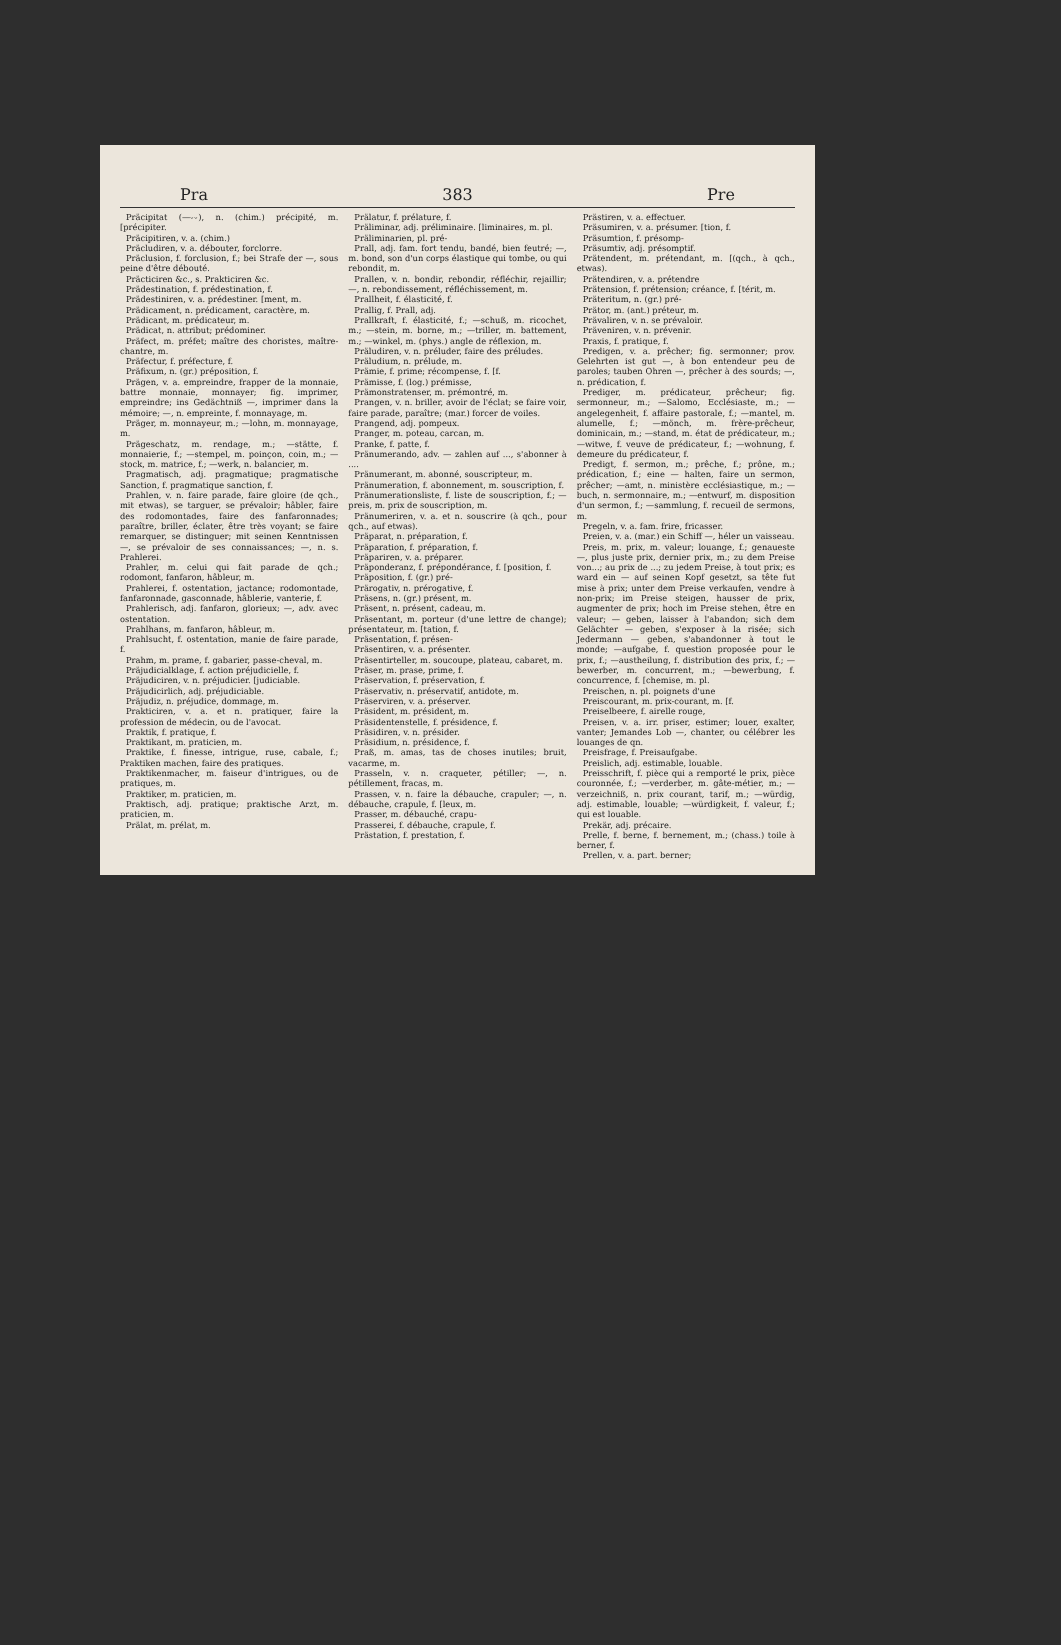Pra 383 Pre
Präcipitat (—⏑⏑), n. (chim.) précipité, m. [précipiter.
Präcipitiren, v. a. (chim.)
Präcludiren, v. a. débouter, forclorre.
Präclusion, f. forclusion, f.; bei Strafe der —, sous peine d'être débouté.
Präcticiren &c., s. Prakticiren &c.
Prädestination, f. prédestination, f.
Prädestiniren, v. a. prédestiner. [ment, m.
Prädicament, n. prédicament, caractère, m.
Prädicant, m. prédicateur, m.
Prädicat, n. attribut; prédominer.
Präfect, m. préfet; maître des choristes, maître-chantre, m.
Präfectur, f. préfecture, f.
Präfixum, n. (gr.) préposition, f.
Prägen, v. a. empreindre, frapper de la monnaie, battre monnaie, monnayer; fig. imprimer, empreindre; ins Gedächtniß —, imprimer dans la mémoire; —, n. empreinte, f. monnayage, m.
Präger, m. monnayeur, m.; —lohn, m. monnayage, m.
Prägeschatz, m. rendage, m.; —stätte, f. monnaierie, f.; —stempel, m. poinçon, coin, m.; —stock, m. matrice, f.; —werk, n. balancier, m.
Pragmatisch, adj. pragmatique; pragmatische Sanction, f. pragmatique sanction, f.
Prahlen, v. n. faire parade, faire gloire (de qch., mit etwas), se targuer, se prévaloir; hâbler, faire des rodomontades, faire des fanfaronnades; paraître, briller, éclater, être très voyant; se faire remarquer, se distinguer; mit seinen Kenntnissen —, se prévaloir de ses connaissances; —, n. s. Prahlerei.
Prahler, m. celui qui fait parade de qch.; rodomont, fanfaron, hâbleur, m.
Prahlerei, f. ostentation, jactance; rodomontade, fanfaronnade, gasconnade, hâblerie, vanterie, f.
Prahlerisch, adj. fanfaron, glorieux; —, adv. avec ostentation.
Prahlhans, m. fanfaron, hâbleur, m.
Prahlsucht, f. ostentation, manie de faire parade, f.
Prahm, m. prame, f. gabarier, passe-cheval, m.
Präjudicialklage, f. action préjudicielle, f.
Präjudiciren, v. n. préjudicier. [judiciable.
Präjudicirlich, adj. préjudiciable.
Präjudiz, n. préjudice, dommage, m.
Prakticiren, v. a. et n. pratiquer, faire la profession de médecin, ou de l'avocat.
Praktik, f. pratique, f.
Praktikant, m. praticien, m.
Praktike, f. finesse, intrigue, ruse, cabale, f.; Praktiken machen, faire des pratiques.
Praktikenmacher, m. faiseur d'intrigues, ou de pratiques, m.
Praktiker, m. praticien, m.
Praktisch, adj. pratique; praktische Arzt, m. praticien, m.
Prälat, m. prélat, m.
Prälatur, f. prélature, f.
Präliminar, adj. préliminaire. [liminaires, m. pl.
Präliminarien, pl. pré-
Prall, adj. fam. fort tendu, bandé, bien feutré; —, m. bond, son d'un corps élastique qui tombe, ou qui rebondit, m.
Prallen, v. n. bondir, rebondir, réfléchir, rejaillir; —, n. rebondissement, réfléchissement, m.
Prallheit, f. élasticité, f.
Prallig, f. Prall, adj.
Prallkraft, f. élasticité, f.; —schuß, m. ricochet, m.; —stein, m. borne, m.; —triller, m. battement, m.; —winkel, m. (phys.) angle de réflexion, m.
Präludiren, v. n. préluder, faire des préludes.
Präludium, n. prélude, m.
Prämie, f. prime; récompense, f. [f.
Prämisse, f. (log.) prémisse,
Prämonstratenser, m. prémontré, m.
Prangen, v. n. briller, avoir de l'éclat; se faire voir, faire parade, paraître; (mar.) forcer de voiles.
Prangend, adj. pompeux.
Pranger, m. poteau, carcan, m.
Pranke, f. patte, f.
Pränumerando, adv. — zahlen auf ..., s'abonner à ....
Pränumerant, m. abonné, souscripteur, m.
Pränumeration, f. abonnement, m. souscription, f.
Pränumerationsliste, f. liste de souscription, f.; —preis, m. prix de souscription, m.
Pränumeriren, v. a. et n. souscrire (à qch., pour qch., auf etwas).
Präparat, n. préparation, f.
Präparation, f. préparation, f.
Präpariren, v. a. préparer.
Präponderanz, f. prépondérance, f. [position, f.
Präposition, f. (gr.) pré-
Prärogativ, n. prérogative, f.
Präsens, n. (gr.) présent, m.
Präsent, n. présent, cadeau, m.
Präsentant, m. porteur (d'une lettre de change); présentateur, m. [tation, f.
Präsentation, f. présen-
Präsentiren, v. a. présenter.
Präsentirteller, m. soucoupe, plateau, cabaret, m.
Präser, m. prase, prime, f.
Präservation, f. préservation, f.
Präservativ, n. préservatif, antidote, m.
Präserviren, v. a. préserver.
Präsident, m. président, m.
Präsidentenstelle, f. présidence, f.
Präsidiren, v. n. présider.
Präsidium, n. présidence, f.
Praß, m. amas, tas de choses inutiles; bruit, vacarme, m.
Prasseln, v. n. craqueter, pétiller; —, n. pétillement, fracas, m.
Prassen, v. n. faire la débauche, crapuler; —, n. débauche, crapule, f. [leux, m.
Prasser, m. débauché, crapu-
Prasserei, f. débauche, crapule, f.
Prästation, f. prestation, f.
Prästiren, v. a. effectuer.
Präsumiren, v. a. présumer. [tion, f.
Präsumtion, f. présomp-
Präsumtiv, adj. présomptif.
Prätendent, m. prétendant, m. [(qch., à qch., etwas).
Prätendiren, v. a. prétendre
Prätension, f. prétension; créance, f. [térit, m.
Präteritum, n. (gr.) pré-
Prätor, m. (ant.) préteur, m.
Prävaliren, v. n. se prévaloir.
Präveniren, v. n. prévenir.
Praxis, f. pratique, f.
Predigen, v. a. prêcher; fig. sermonner; prov. Gelehrten ist gut —, à bon entendeur peu de paroles; tauben Ohren —, prêcher à des sourds; —, n. prédication, f.
Prediger, m. prédicateur, prêcheur; fig. sermonneur, m.; —Salomo, Ecclésiaste, m.; —angelegenheit, f. affaire pastorale, f.; —mantel, m. alumelle, f.; —mönch, m. frère-prêcheur, dominicain, m.; —stand, m. état de prédicateur, m.; —witwe, f. veuve de prédicateur, f.; —wohnung, f. demeure du prédicateur, f.
Predigt, f. sermon, m.; prêche, f.; prône, m.; prédication, f.; eine — halten, faire un sermon, prêcher; —amt, n. ministère ecclésiastique, m.; —buch, n. sermonnaire, m.; —entwurf, m. disposition d'un sermon, f.; —sammlung, f. recueil de sermons, m.
Pregeln, v. a. fam. frire, fricasser.
Preien, v. a. (mar.) ein Schiff —, héler un vaisseau.
Preis, m. prix, m. valeur; louange, f.; genaueste —, plus juste prix, dernier prix, m.; zu dem Preise von...; au prix de ...; zu jedem Preise, à tout prix; es ward ein — auf seinen Kopf gesetzt, sa tête fut mise à prix; unter dem Preise verkaufen, vendre à non-prix; im Preise steigen, hausser de prix, augmenter de prix; hoch im Preise stehen, être en valeur; — geben, laisser à l'abandon; sich dem Gelächter — geben, s'exposer à la risée; sich Jedermann — geben, s'abandonner à tout le monde; —aufgabe, f. question proposée pour le prix, f.; —austheilung, f. distribution des prix, f.; —bewerber, m. concurrent, m.; —bewerbung, f. concurrence, f. [chemise, m. pl.
Preischen, n. pl. poignets d'une
Preiscourant, m. prix-courant, m. [f.
Preiselbeere, f. airelle rouge,
Preisen, v. a. irr. priser, estimer; louer, exalter, vanter; Jemandes Lob —, chanter, ou célébrer les louanges de qn.
Preisfrage, f. Preisaufgabe.
Preislich, adj. estimable, louable.
Preisschrift, f. pièce qui a remporté le prix, pièce couronnée, f.; —verderber, m. gâte-métier, m.; —verzeichniß, n. prix courant, tarif, m.; —würdig, adj. estimable, louable; —würdigkeit, f. valeur, f.; qui est louable.
Prekär, adj. précaire.
Prelle, f. berne, f. bernement, m.; (chass.) toile à berner, f.
Prellen, v. a. part. berner;